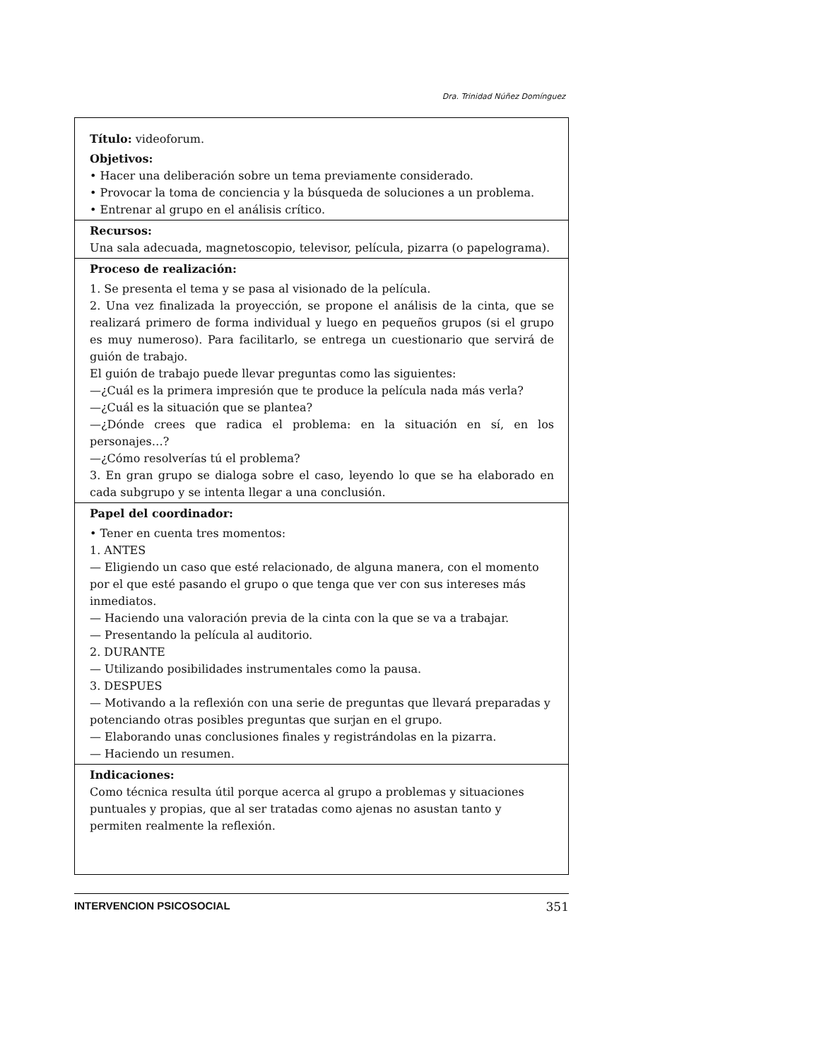Dra. Trinidad Núñez Domínguez
Título: videoforum.
Objetivos:
• Hacer una deliberación sobre un tema previamente considerado.
• Provocar la toma de conciencia y la búsqueda de soluciones a un problema.
• Entrenar al grupo en el análisis crítico.
Recursos:
Una sala adecuada, magnetoscopio, televisor, película, pizarra (o papelograma).
Proceso de realización:
1. Se presenta el tema y se pasa al visionado de la película.
2. Una vez finalizada la proyección, se propone el análisis de la cinta, que se realizará primero de forma individual y luego en pequeños grupos (si el grupo es muy numeroso). Para facilitarlo, se entrega un cuestionario que servirá de guión de trabajo.
El guión de trabajo puede llevar preguntas como las siguientes:
—¿Cuál es la primera impresión que te produce la película nada más verla?
—¿Cuál es la situación que se plantea?
—¿Dónde crees que radica el problema: en la situación en sí, en los personajes…?
—¿Cómo resolverías tú el problema?
3. En gran grupo se dialoga sobre el caso, leyendo lo que se ha elaborado en cada subgrupo y se intenta llegar a una conclusión.
Papel del coordinador:
• Tener en cuenta tres momentos:
1. ANTES
— Eligiendo un caso que esté relacionado, de alguna manera, con el momento por el que esté pasando el grupo o que tenga que ver con sus intereses más inmediatos.
— Haciendo una valoración previa de la cinta con la que se va a trabajar.
— Presentando la película al auditorio.
2. DURANTE
— Utilizando posibilidades instrumentales como la pausa.
3. DESPUES
— Motivando a la reflexión con una serie de preguntas que llevará preparadas y potenciando otras posibles preguntas que surjan en el grupo.
— Elaborando unas conclusiones finales y registrándolas en la pizarra.
— Haciendo un resumen.
Indicaciones:
Como técnica resulta útil porque acerca al grupo a problemas y situaciones puntuales y propias, que al ser tratadas como ajenas no asustan tanto y permiten realmente la reflexión.
INTERVENCION PSICOSOCIAL 351